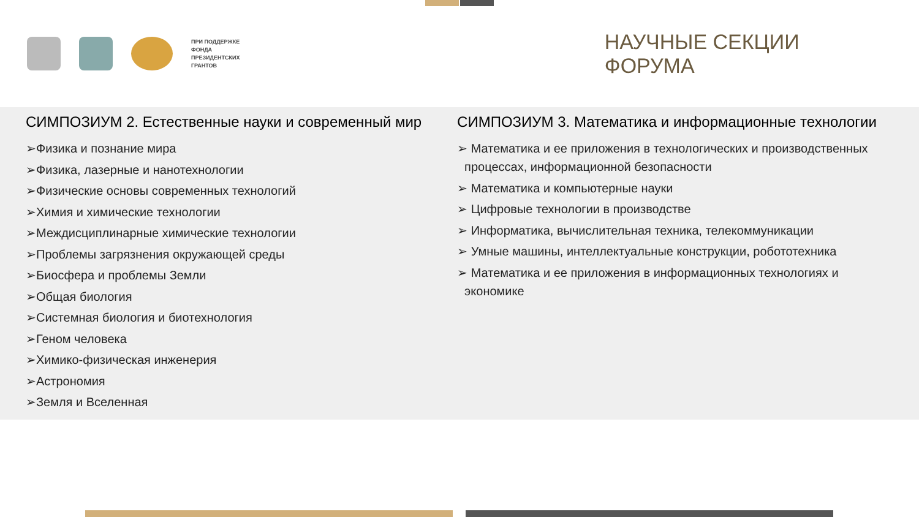ПРИ ПОДДЕРЖКЕ
ФОНДА
ПРЕЗИДЕНТСКИХ
ГРАНТОВ
НАУЧНЫЕ СЕКЦИИ ФОРУМА
СИМПОЗИУМ 2. Естественные науки и современный мир
➢Физика и познание мира
➢Физика, лазерные и нанотехнологии
➢Физические основы современных технологий
➢Химия и химические технологии
➢Междисциплинарные химические технологии
➢Проблемы загрязнения окружающей среды
➢Биосфера и проблемы Земли
➢Общая биология
➢Системная биология и биотехнология
➢Геном человека
➢Химико-физическая инженерия
➢Астрономия
➢Земля и Вселенная
СИМПОЗИУМ 3. Математика и информационные технологии
➢ Математика и ее приложения в технологических и производственных процессах, информационной безопасности
➢ Математика и компьютерные науки
➢ Цифровые технологии в производстве
➢ Информатика, вычислительная техника, телекоммуникации
➢ Умные машины, интеллектуальные конструкции, робототехника
➢ Математика и ее приложения в информационных технологиях и экономике